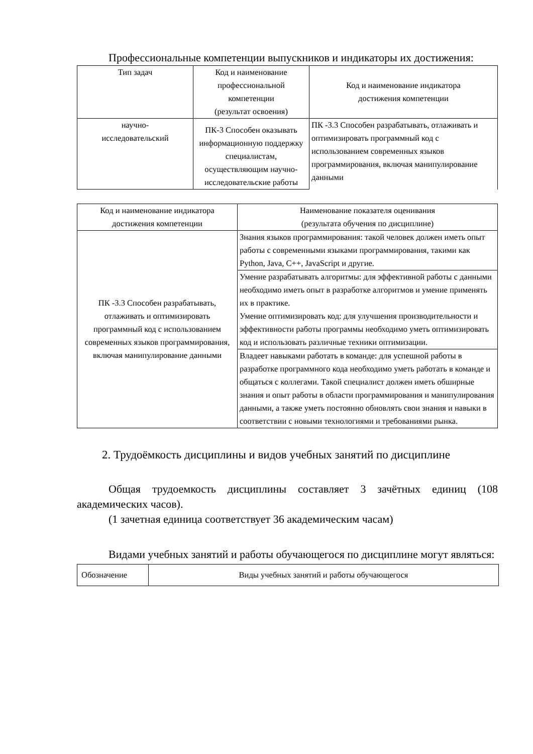Профессиональные компетенции выпускников и индикаторы их достижения:
| Тип задач | Код и наименование профессиональной компетенции (результат освоения) | Код и наименование индикатора достижения компетенции |
| --- | --- | --- |
| научно- исследовательский | ПК-3 Способен оказывать информационную поддержку специалистам, осуществляющим научно-исследовательские работы | ПК -3.3 Способен разрабатывать, отлаживать и оптимизировать программный код с использованием современных языков программирования, включая манипулирование данными |
| Код и наименование индикатора достижения компетенции | Наименование показателя оценивания (результата обучения по дисциплине) |
| --- | --- |
| ПК -3.3 Способен разрабатывать, отлаживать и оптимизировать программный код с использованием современных языков программирования, включая манипулирование данными | Знания языков программирования: такой человек должен иметь опыт работы с современными языками программирования, такими как Python, Java, C++, JavaScript и другие. |
| | Умение разрабатывать алгоритмы: для эффективной работы с данными необходимо иметь опыт в разработке алгоритмов и умение применять их в практике. Умение оптимизировать код: для улучшения производительности и эффективности работы программы необходимо уметь оптимизировать код и использовать различные техники оптимизации. |
| | Владеет навыками работать в команде: для успешной работы в разработке программного кода необходимо уметь работать в команде и общаться с коллегами. Такой специалист должен иметь обширные знания и опыт работы в области программирования и манипулирования данными, а также уметь постоянно обновлять свои знания и навыки в соответствии с новыми технологиями и требованиями рынка. |
2. Трудоёмкость дисциплины и видов учебных занятий по дисциплине
Общая трудоемкость дисциплины составляет 3 зачётных единиц (108 академических часов).
(1 зачетная единица соответствует 36 академическим часам)
Видами учебных занятий и работы обучающегося по дисциплине могут являться:
| Обозначение | Виды учебных занятий и работы обучающегося |